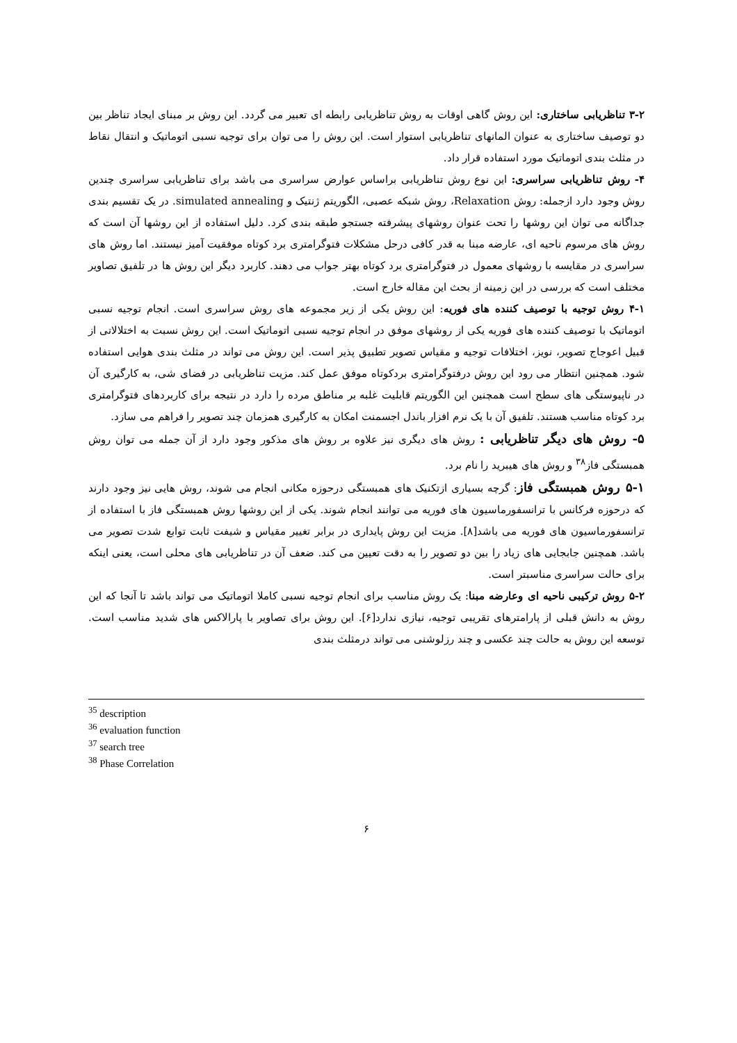۳-۲ تناظریابی ساختاری: این روش گاهی اوقات به روش تناظریابی رابطه ای تعبیر می گردد. این روش بر مبنای ایجاد تناظر بین دو توصیف ساختاری به عنوان المانهای تناظریابی استوار است. این روش را می توان برای توجیه نسبی اتوماتیک و انتقال نقاط در مثلث بندی اتوماتیک مورد استفاده قرار داد.
۴- روش تناظریابی سراسری: این نوع روش تناظریابی براساس عوارض سراسری می باشد برای تناظریابی سراسری چندین روش وجود دارد ازجمله: روش Relaxation، روش شبکه عصبی، الگوریتم ژنتیک و simulated annealing. در یک تقسیم بندی جداگانه می توان این روشها را تحت عنوان روشهای پیشرفته جستجو طبقه بندی کرد. دلیل استفاده از این روشها آن است که روش های مرسوم ناحیه ای، عارضه مبنا به قدر کافی درحل مشکلات فتوگرامتری برد کوتاه موفقیت آمیز نیستند. اما روش های سراسری در مقایسه با روشهای معمول در فتوگرامتری برد کوتاه بهتر جواب می دهند. کاربرد دیگر این روش ها در تلفیق تصاویر مختلف است که بررسی در این زمینه از بحث این مقاله خارج است.
۴-۱ روش توجیه با توصیف کننده های فوریه: این روش یکی از زیر مجموعه های روش سراسری است. انجام توجیه نسبی اتوماتیک با توصیف کننده های فوریه یکی از روشهای موفق در انجام توجیه نسبی اتوماتیک است. این روش نسبت به اختلالاتی از قبیل اعوجاج تصویر، نویز، اختلافات توجیه و مقیاس تصویر تطبیق پذیر است. این روش می تواند در مثلث بندی هوایی استفاده شود. همچنین انتظار می رود این روش درفتوگرامتری بردکوتاه موفق عمل کند. مزیت تناظریابی در فضای شی، به کارگیری آن در ناپیوستگی های سطح است همچنین این الگوریتم قابلیت غلبه بر مناطق مرده را دارد در نتیجه برای کاربردهای فتوگرامتری برد کوتاه مناسب هستند. تلفیق آن با یک نرم افزار باندل اجسمنت امکان به کارگیری همزمان چند تصویر را فراهم می سازد.
۵- روش های دیگر تناظریابی : روش های دیگری نیز علاوه بر روش های مذکور وجود دارد از آن جمله می توان روش همبستگی فاز<sup>۳۸</sup> و روش های هیبرید را نام برد.
۵-۱ روش همبستگی فاز: گرچه بسیاری ازتکنیک های همبستگی درحوزه مکانی انجام می شوند، روش هایی نیز وجود دارند که درحوزه فرکانس با ترانسفورماسیون های فوریه می توانند انجام شوند. یکی از این روشها روش همبستگی فاز با استفاده از ترانسفورماسیون های فوریه می باشد[۸]. مزیت این روش پایداری در برابر تغییر مقیاس و شیفت ثابت توابع شدت تصویر می باشد. همچنین جابجایی های زیاد را بین دو تصویر را به دقت تعیین می کند. ضعف آن در تناظریابی های محلی است، یعنی اینکه برای حالت سراسری مناسبتر است.
۵-۲ روش ترکیبی ناحیه ای وعارضه مبنا: یک روش مناسب برای انجام توجیه نسبی کاملا اتوماتیک می تواند باشد تا آنجا که این روش به دانش قبلی از پارامترهای تقریبی توجیه، نیازی ندارد[۶]. این روش برای تصاویر با پارالاکس های شدید مناسب است. توسعه این روش به حالت چند عکسی و چند رزلوشنی می تواند درمثلث بندی
<sup>35</sup> description
<sup>36</sup> evaluation function
<sup>37</sup> search tree
<sup>38</sup> Phase Correlation
۶